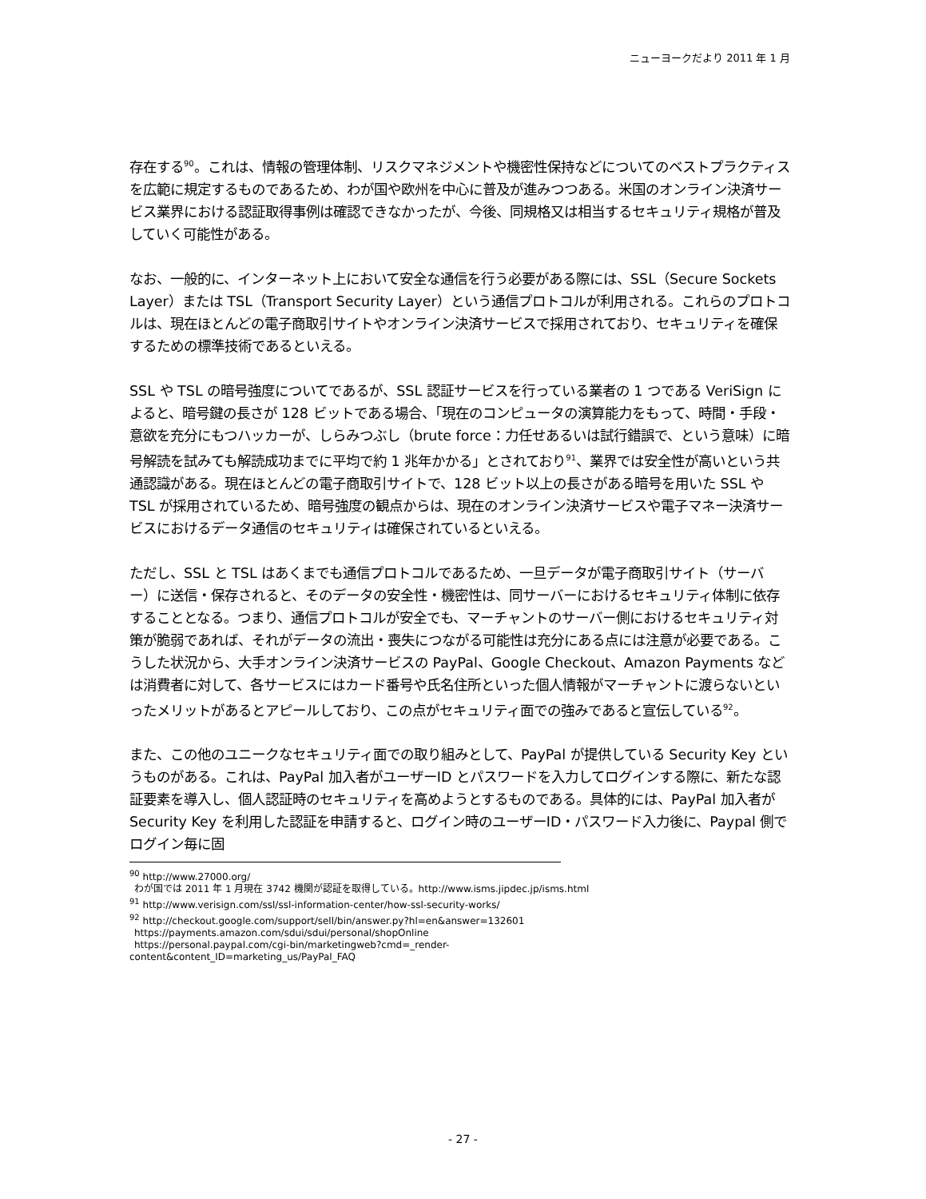ニューヨークだより 2011 年 1 月
存在する<sup>90</sup>。これは、情報の管理体制、リスクマネジメントや機密性保持などについてのベストプラクティスを広範に規定するものであるため、わが国や欧州を中心に普及が進みつつある。米国のオンライン決済サービス業界における認証取得事例は確認できなかったが、今後、同規格又は相当するセキュリティ規格が普及していく可能性がある。
なお、一般的に、インターネット上において安全な通信を行う必要がある際には、SSL（Secure Sockets Layer）または TSL（Transport Security Layer）という通信プロトコルが利用される。これらのプロトコルは、現在ほとんどの電子商取引サイトやオンライン決済サービスで採用されており、セキュリティを確保するための標準技術であるといえる。
SSL や TSL の暗号強度についてであるが、SSL 認証サービスを行っている業者の 1 つである VeriSign によると、暗号鍵の長さが 128 ビットである場合、「現在のコンピュータの演算能力をもって、時間・手段・意欲を充分にもつハッカーが、しらみつぶし（brute force：力任せあるいは試行錯誤で、という意味）に暗号解読を試みても解読成功までに平均で約 1 兆年かかる」とされており<sup>91</sup>、業界では安全性が高いという共通認識がある。現在ほとんどの電子商取引サイトで、128 ビット以上の長さがある暗号を用いた SSL や TSL が採用されているため、暗号強度の観点からは、現在のオンライン決済サービスや電子マネー決済サービスにおけるデータ通信のセキュリティは確保されているといえる。
ただし、SSL と TSL はあくまでも通信プロトコルであるため、一旦データが電子商取引サイト（サーバー）に送信・保存されると、そのデータの安全性・機密性は、同サーバーにおけるセキュリティ体制に依存することとなる。つまり、通信プロトコルが安全でも、マーチャントのサーバー側におけるセキュリティ対策が脆弱であれば、それがデータの流出・喪失につながる可能性は充分にある点には注意が必要である。こうした状況から、大手オンライン決済サービスの PayPal、Google Checkout、Amazon Payments などは消費者に対して、各サービスにはカード番号や氏名住所といった個人情報がマーチャントに渡らないといったメリットがあるとアピールしており、この点がセキュリティ面での強みであると宣伝している<sup>92</sup>。
また、この他のユニークなセキュリティ面での取り組みとして、PayPal が提供している Security Key というものがある。これは、PayPal 加入者がユーザーID とパスワードを入力してログインする際に、新たな認証要素を導入し、個人認証時のセキュリティを高めようとするものである。具体的には、PayPal 加入者が Security Key を利用した認証を申請すると、ログイン時のユーザーID・パスワード入力後に、Paypal 側でログイン毎に固
<sup>90</sup> http://www.27000.org/
わが国では 2011 年 1 月現在 3742 機関が認証を取得している。http://www.isms.jipdec.jp/isms.html
<sup>91</sup> http://www.verisign.com/ssl/ssl-information-center/how-ssl-security-works/
<sup>92</sup> http://checkout.google.com/support/sell/bin/answer.py?hl=en&answer=132601
https://payments.amazon.com/sdui/sdui/personal/shopOnline
https://personal.paypal.com/cgi-bin/marketingweb?cmd=_render-
content&content_ID=marketing_us/PayPal_FAQ
- 27 -